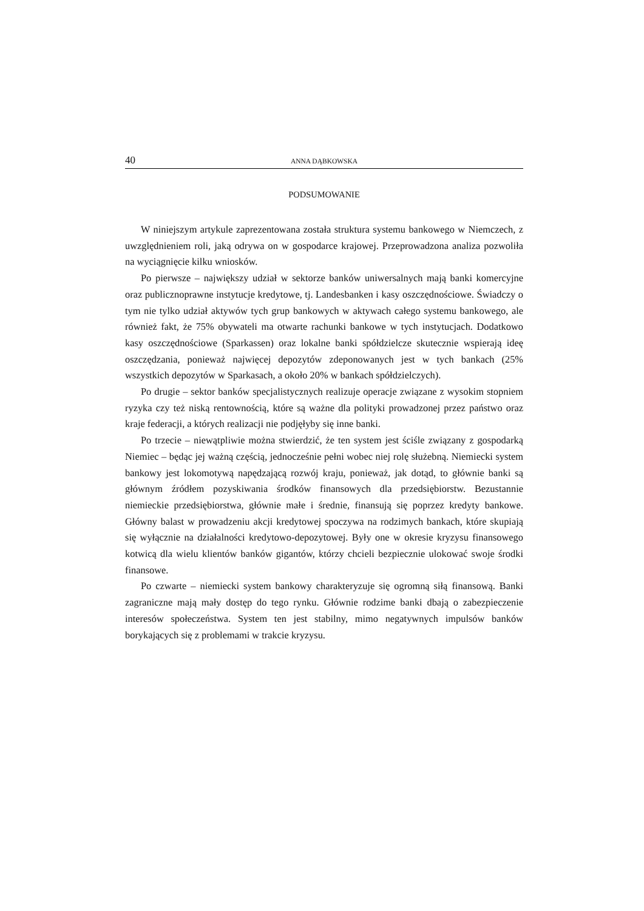40 ANNA DĄBKOWSKA
PODSUMOWANIE
W niniejszym artykule zaprezentowana została struktura systemu bankowego w Niemczech, z uwzględnieniem roli, jaką odrywa on w gospodarce krajowej. Przeprowadzona analiza pozwoliła na wyciągnięcie kilku wniosków.
Po pierwsze – największy udział w sektorze banków uniwersalnych mają banki komercyjne oraz publicznoprawne instytucje kredytowe, tj. Landesbanken i kasy oszczędnościowe. Świadczy o tym nie tylko udział aktywów tych grup bankowych w aktywach całego systemu bankowego, ale również fakt, że 75% obywateli ma otwarte rachunki bankowe w tych instytucjach. Dodatkowo kasy oszczędnościowe (Sparkassen) oraz lokalne banki spółdzielcze skutecznie wspierają ideę oszczędzania, ponieważ najwięcej depozytów zdeponowanych jest w tych bankach (25% wszystkich depozytów w Sparkasach, a około 20% w bankach spółdzielczych).
Po drugie – sektor banków specjalistycznych realizuje operacje związane z wysokim stopniem ryzyka czy też niską rentownością, które są ważne dla polityki prowadzonej przez państwo oraz kraje federacji, a których realizacji nie podjęłyby się inne banki.
Po trzecie – niewątpliwie można stwierdzić, że ten system jest ściśle związany z gospodarką Niemiec – będąc jej ważną częścią, jednocześnie pełni wobec niej rolę służebną. Niemiecki system bankowy jest lokomotywą napędzającą rozwój kraju, ponieważ, jak dotąd, to głównie banki są głównym źródłem pozyskiwania środków finansowych dla przedsiębiorstw. Bezustannie niemieckie przedsiębiorstwa, głównie małe i średnie, finansują się poprzez kredyty bankowe. Główny balast w prowadzeniu akcji kredytowej spoczywa na rodzimych bankach, które skupiają się wyłącznie na działalności kredytowo-depozytowej. Były one w okresie kryzysu finansowego kotwicą dla wielu klientów banków gigantów, którzy chcieli bezpiecznie ulokować swoje środki finansowe.
Po czwarte – niemiecki system bankowy charakteryzuje się ogromną siłą finansową. Banki zagraniczne mają mały dostęp do tego rynku. Głównie rodzime banki dbają o zabezpieczenie interesów społeczeństwa. System ten jest stabilny, mimo negatywnych impulsów banków borykających się z problemami w trakcie kryzysu.